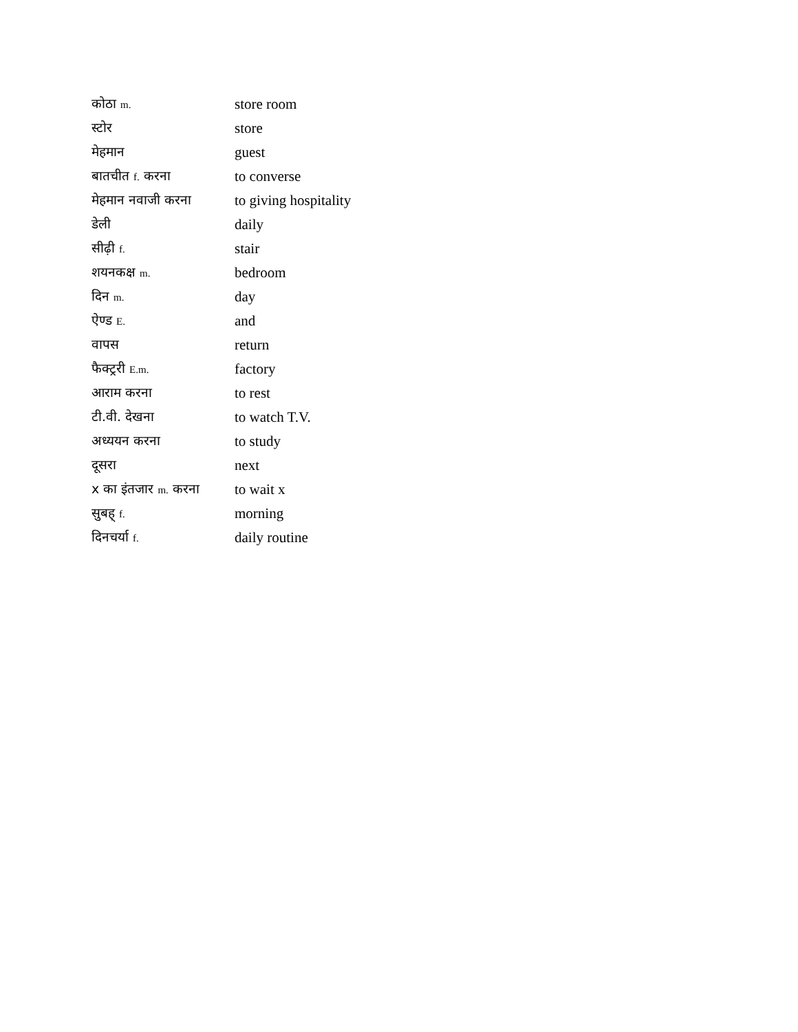| कोठा m. | store room |
| स्टोर | store |
| मेहमान | guest |
| बातचीत f. करना | to converse |
| मेहमान नवाजी करना | to giving hospitality |
| डेली | daily |
| सीढ़ी f. | stair |
| शयनकक्ष m. | bedroom |
| दिन m. | day |
| ऐण्ड E. | and |
| वापस | return |
| फैक्ट्ररी E.m. | factory |
| आराम करना | to rest |
| टी.वी. देखना | to watch T.V. |
| अध्ययन करना | to study |
| दूसरा | next |
| x का इंतजार m. करना | to wait x |
| सुबह् f. | morning |
| दिनचर्या f. | daily routine |